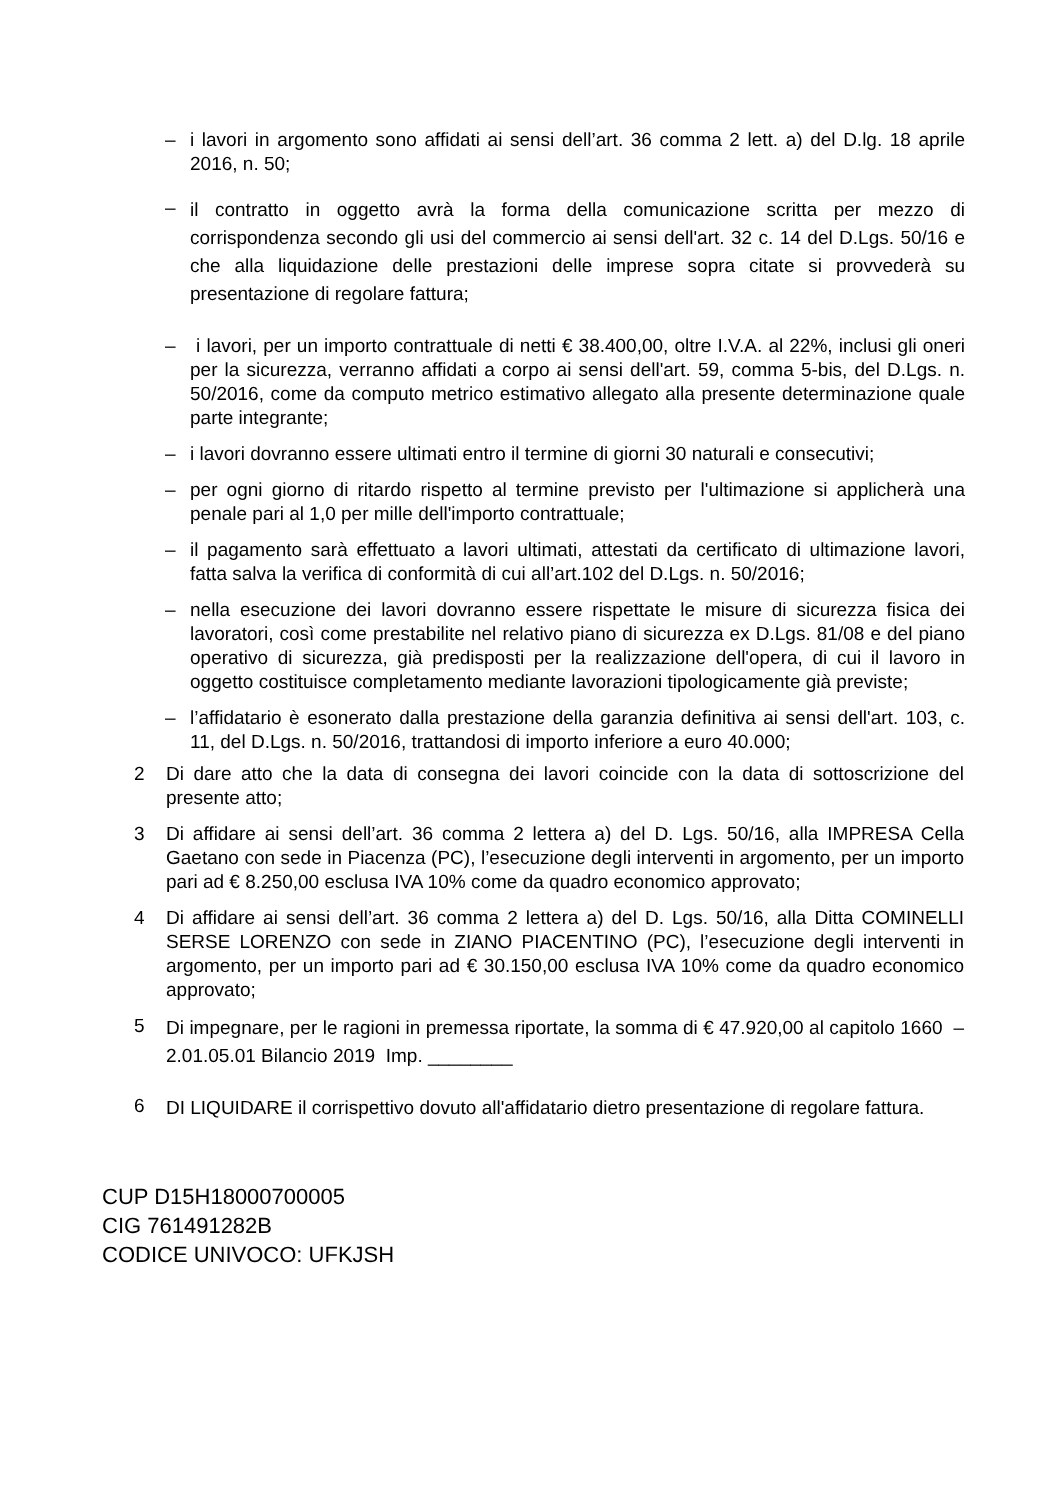– i lavori in argomento sono affidati ai sensi dell’art. 36 comma 2 lett. a) del D.lg. 18 aprile 2016, n. 50;
– il contratto in oggetto avrà la forma della comunicazione scritta per mezzo di corrispondenza secondo gli usi del commercio ai sensi dell'art. 32 c. 14 del D.Lgs. 50/16 e che alla liquidazione delle prestazioni delle imprese sopra citate si provvederà su presentazione di regolare fattura;
– i lavori, per un importo contrattuale di netti € 38.400,00, oltre I.V.A. al 22%, inclusi gli oneri per la sicurezza, verranno affidati a corpo ai sensi dell'art. 59, comma 5-bis, del D.Lgs. n. 50/2016, come da computo metrico estimativo allegato alla presente determinazione quale parte integrante;
– i lavori dovranno essere ultimati entro il termine di giorni 30 naturali e consecutivi;
– per ogni giorno di ritardo rispetto al termine previsto per l'ultimazione si applicherà una penale pari al 1,0 per mille dell'importo contrattuale;
– il pagamento sarà effettuato a lavori ultimati, attestati da certificato di ultimazione lavori, fatta salva la verifica di conformità di cui all’art.102 del D.Lgs. n. 50/2016;
– nella esecuzione dei lavori dovranno essere rispettate le misure di sicurezza fisica dei lavoratori, così come prestabilite nel relativo piano di sicurezza ex D.Lgs. 81/08 e del piano operativo di sicurezza, già predisposti per la realizzazione dell'opera, di cui il lavoro in oggetto costituisce completamento mediante lavorazioni tipologicamente già previste;
– l’affidatario è esonerato dalla prestazione della garanzia definitiva ai sensi dell'art. 103, c. 11, del D.Lgs. n. 50/2016, trattandosi di importo inferiore a euro 40.000;
2 Di dare atto che la data di consegna dei lavori coincide con la data di sottoscrizione del presente atto;
3 Di affidare ai sensi dell’art. 36 comma 2 lettera a) del D. Lgs. 50/16, alla IMPRESA Cella Gaetano con sede in Piacenza (PC), l’esecuzione degli interventi in argomento, per un importo pari ad € 8.250,00 esclusa IVA 10% come da quadro economico approvato;
4 Di affidare ai sensi dell’art. 36 comma 2 lettera a) del D. Lgs. 50/16, alla Ditta COMINELLI SERSE LORENZO con sede in ZIANO PIACENTINO (PC), l’esecuzione degli interventi in argomento, per un importo pari ad € 30.150,00 esclusa IVA 10% come da quadro economico approvato;
5 Di impegnare, per le ragioni in premessa riportate, la somma di € 47.920,00 al capitolo 1660 – 2.01.05.01 Bilancio 2019 Imp. ________
6 DI LIQUIDARE il corrispettivo dovuto all'affidatario dietro presentazione di regolare fattura.
CUP D15H18000700005
CIG 761491282B
CODICE UNIVOCO: UFKJSH